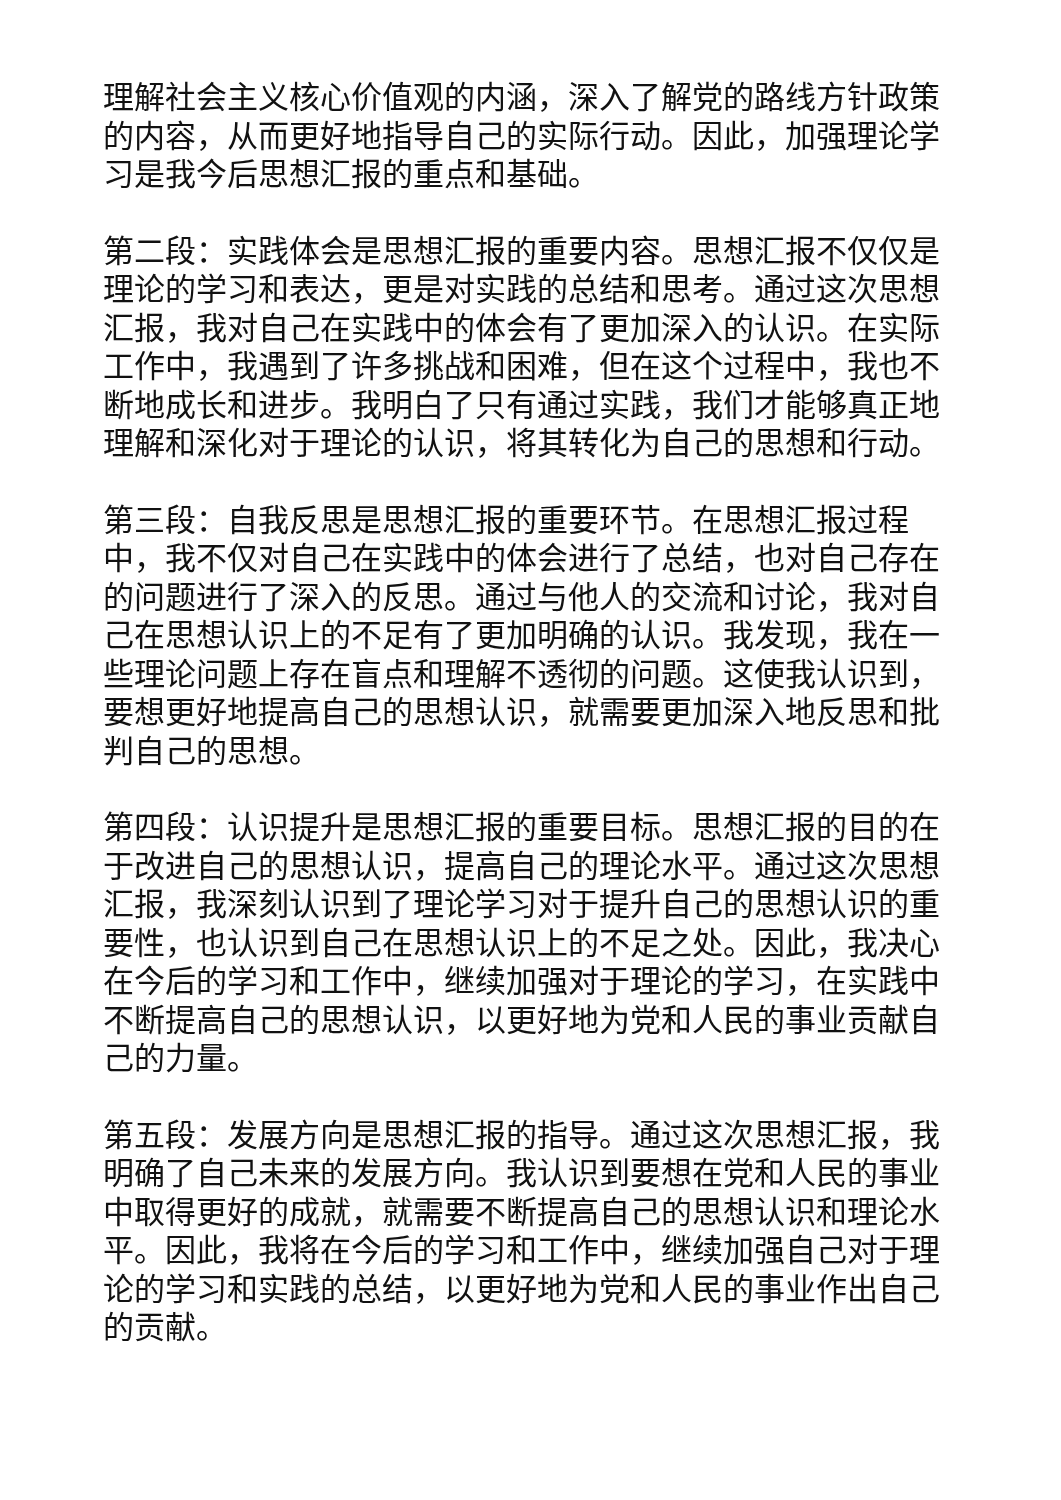理解社会主义核心价值观的内涵，深入了解党的路线方针政策的内容，从而更好地指导自己的实际行动。因此，加强理论学习是我今后思想汇报的重点和基础。
第二段：实践体会是思想汇报的重要内容。思想汇报不仅仅是理论的学习和表达，更是对实践的总结和思考。通过这次思想汇报，我对自己在实践中的体会有了更加深入的认识。在实际工作中，我遇到了许多挑战和困难，但在这个过程中，我也不断地成长和进步。我明白了只有通过实践，我们才能够真正地理解和深化对于理论的认识，将其转化为自己的思想和行动。
第三段：自我反思是思想汇报的重要环节。在思想汇报过程中，我不仅对自己在实践中的体会进行了总结，也对自己存在的问题进行了深入的反思。通过与他人的交流和讨论，我对自己在思想认识上的不足有了更加明确的认识。我发现，我在一些理论问题上存在盲点和理解不透彻的问题。这使我认识到，要想更好地提高自己的思想认识，就需要更加深入地反思和批判自己的思想。
第四段：认识提升是思想汇报的重要目标。思想汇报的目的在于改进自己的思想认识，提高自己的理论水平。通过这次思想汇报，我深刻认识到了理论学习对于提升自己的思想认识的重要性，也认识到自己在思想认识上的不足之处。因此，我决心在今后的学习和工作中，继续加强对于理论的学习，在实践中不断提高自己的思想认识，以更好地为党和人民的事业贡献自己的力量。
第五段：发展方向是思想汇报的指导。通过这次思想汇报，我明确了自己未来的发展方向。我认识到要想在党和人民的事业中取得更好的成就，就需要不断提高自己的思想认识和理论水平。因此，我将在今后的学习和工作中，继续加强自己对于理论的学习和实践的总结，以更好地为党和人民的事业作出自己的贡献。